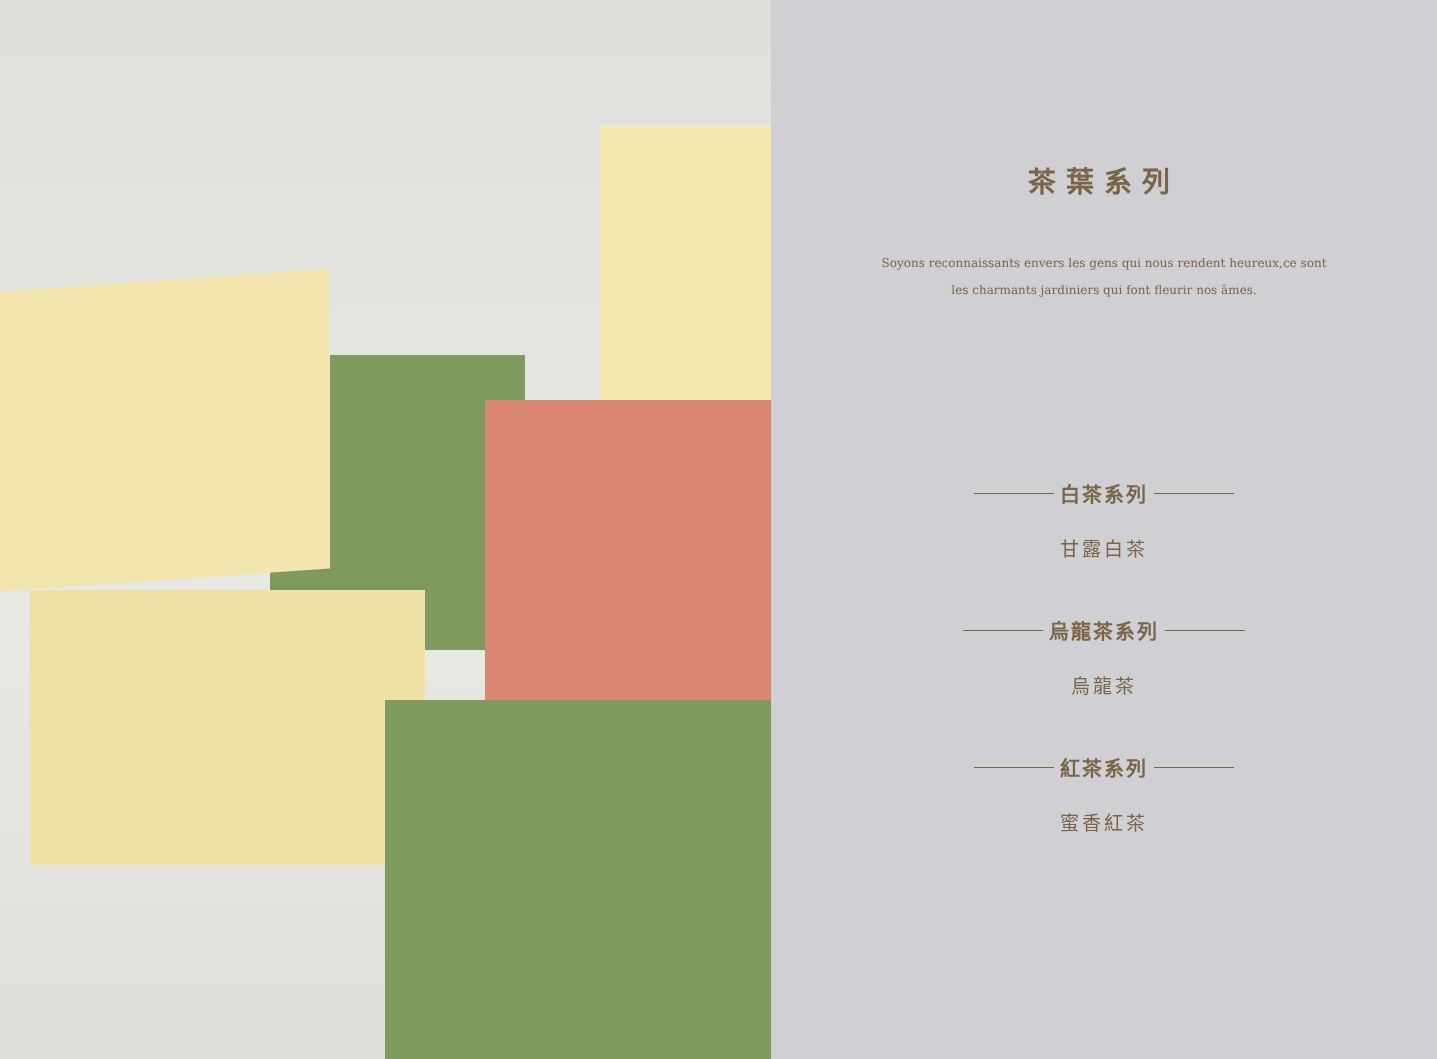茶葉系列
Soyons reconnaissants envers les gens qui nous rendent heureux,ce sont
les charmants jardiniers qui font fleurir nos âmes.
白茶系列
甘露白茶
烏龍茶系列
烏龍茶
紅茶系列
蜜香紅茶